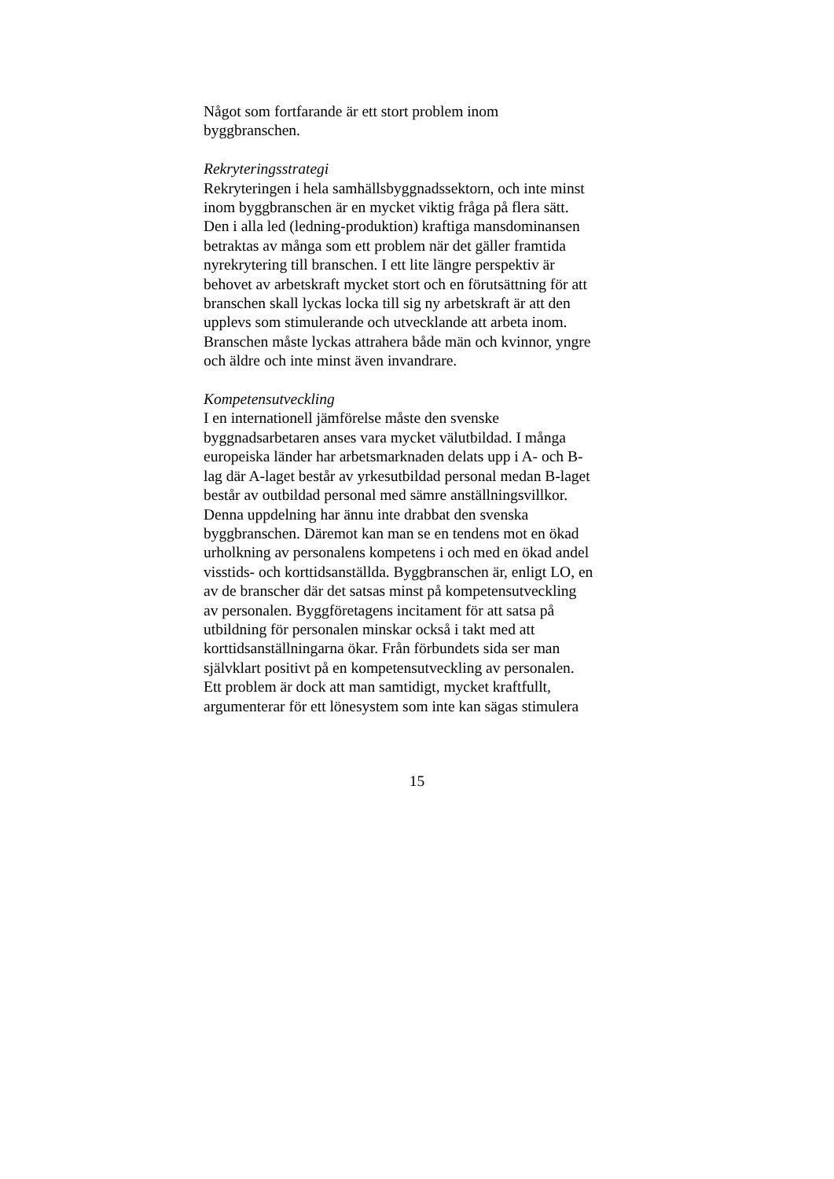Något som fortfarande är ett stort problem inom
byggbranschen.
Rekryteringsstrategi
Rekryteringen i hela samhällsbyggnadssektorn, och inte minst
inom byggbranschen är en mycket viktig fråga på flera sätt.
Den i alla led (ledning-produktion) kraftiga mansdominansen
betraktas av många som ett problem när det gäller framtida
nyrekrytering till branschen. I ett lite längre perspektiv är
behovet av arbetskraft mycket stort och en förutsättning för att
branschen skall lyckas locka till sig ny arbetskraft är att den
upplevs som stimulerande och utvecklande att arbeta inom.
Branschen måste lyckas attrahera både män och kvinnor, yngre
och äldre och inte minst även invandrare.
Kompetensutveckling
I en internationell jämförelse måste den svenske
byggnadsarbetaren anses vara mycket välutbildad. I många
europeiska länder har arbetsmarknaden delats upp i A- och B-
lag där A-laget består av yrkesutbildad personal medan B-laget
består av outbildad personal med sämre anställningsvillkor.
Denna uppdelning har ännu inte drabbat den svenska
byggbranschen. Däremot kan man se en tendens mot en ökad
urholkning av personalens kompetens i och med en ökad andel
visstids- och korttidsanställda. Byggbranschen är, enligt LO, en
av de branscher där det satsas minst på kompetensutveckling
av personalen. Byggföretagens incitament för att satsa på
utbildning för personalen minskar också i takt med att
korttidsanställningarna ökar. Från förbundets sida ser man
självklart positivt på en kompetensutveckling av personalen.
Ett problem är dock att man samtidigt, mycket kraftfullt,
argumenterar för ett lönesystem som inte kan sägas stimulera
15